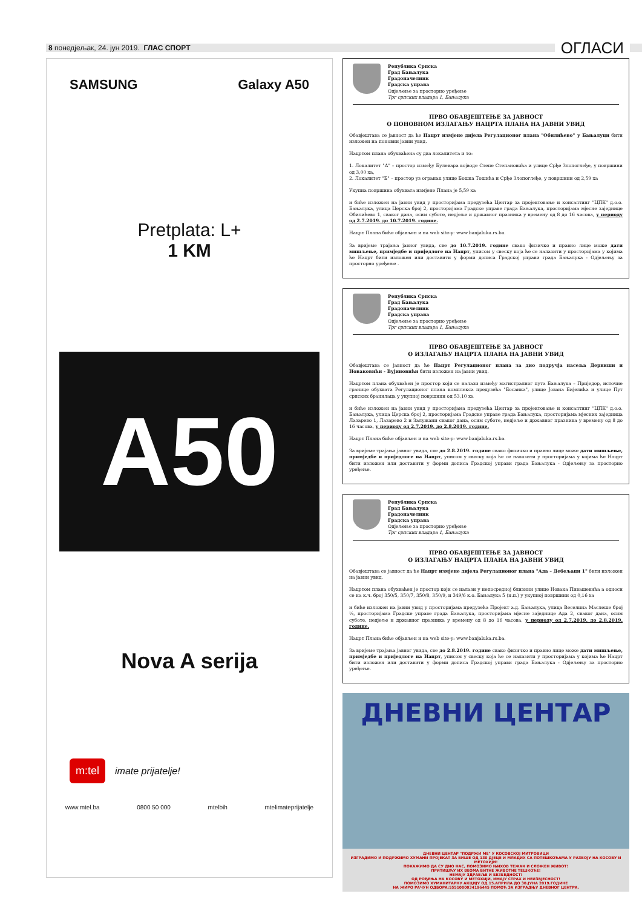8 понедјељак, 24. јун 2019. ГЛАС СПОРТ
ОГЛАСИ
SAMSUNG Galaxy A50
Pretplata: L+
1 KM
A50
Nova A serija
m:tel imate prijatelje!
www.mtel.ba 0800 50 000 mtelbih mtelimateprijatelje
Република Српска
Град Бањалука
Градоначелник
Градска управа
Одјељење за просторно уређење
Трг српских владара 1, Бањалука
ПРВО ОБАВЈЕШТЕЊЕ ЗА ЈАВНОСТ
О ПОНОВНОМ ИЗЛАГАЊУ НАЦРТА ПЛАНА НА ЈАВНИ УВИД
Обавјештава се јавност да ће Нацрт измјене дијела Регулационог плана "Обилићево" у Бањалуци бити изложен на поновни јавни увид.
Нацртом плана обухваћена су два локалитета и то:
1. Локалитет "А" – простор између Булевара војводе Степе Степановића и улице Срђе Злопоглеђе, у површини од 3,00 ха,
2. Локалитет "Б" – простор уз огранак улице Бошка Тошића и Срђе Злопоглеђе, у површини од 2,59 ха
Укупна површина обухвата измјене Плана је 5,59 ха
и биће изложен на јавни увид у просторијама предузећа Центар за пројектовање и консалтинг "ЦПК" д.о.о. Бањалука, улица Церска број 2, просторијама Градске управе града Бањалука, просторијама мјесне заједнице Обилићево 1, сваког дана, осим суботе, недјеље и државног празника у времену од 8 до 16 часова, у периоду од 2.7.2019. до 10.7.2019. године.
Нацрт Плана биће објављен и на web site-у: www.banjaluka.rs.ba.
За вријеме трајања јавног увида, све до 10.7.2019. године свако физичко и правно лице може дати мишљење, примједбе и приједлоге на Нацрт, уписом у свеску која ће се налазити у просторијама у којима ће Нацрт бити изложен или доставити у форми дописа Градској управи града Бањалука - Одјељењу за просторно уређење .
Република Српска
Град Бањалука
Градоначелник
Градска управа
Одјељење за просторно уређење
Трг српских владара 1, Бањалука
ПРВО ОБАВЈЕШТЕЊЕ ЗА ЈАВНОСТ
О ИЗЛАГАЊУ НАЦРТА ПЛАНА НА ЈАВНИ УВИД
Обавјештава се јавност да ће Нацрт Регулационог плана за дио подручја насеља Дервиши и Новаковићи - Вујиновићи бити изложен на јавни увид.
Нацртом плана обухваћен је простор који се налази између магистралног пута Бањалука – Приједор, источне границе обухвата Регулационог плана комплекса предузећа "Босанка", улице Јована Бијелића и улице Пут српских бранилаца у укупној површини од 53,10 ха
и биће изложен на јавни увид у просторијама предузећа Центар за пројектовање и консалтинг "ЦПК" д.о.о. Бањалука, улица Церска број 2, просторијама Градске управе града Бањалука, просторијама мјесних заједница Лазарево 1, Лазарево 2 и Залужани сваког дана, осим суботе, недјеље и државног празника у времену од 8 до 16 часова, у периоду од 2.7.2019. до 2.8.2019. године.
Нацрт Плана биће објављен и на web site-у: www.banjaluka.rs.ba.
За вријеме трајања јавног увида, све до 2.8.2019. године свако физичко и правно лице може дати мишљење, примједбе и приједлоге на Нацрт, уписом у свеску која ће се налазити у просторијама у којима ће Нацрт бити изложен или доставити у форми дописа Градској управи града Бањалука - Одјељењу за просторно уређење.
Република Српска
Град Бањалука
Градоначелник
Градска управа
Одјељење за просторно уређење
Трг српских владара 1, Бањалука
ПРВО ОБАВЈЕШТЕЊЕ ЗА ЈАВНОСТ
О ИЗЛАГАЊУ НАЦРТА ПЛАНА НА ЈАВНИ УВИД
Обавјештава се јавност да ће Нацрт измјене дијела Регулационог плана "Ада – Дебељаци 1" бити изложен на јавни увид.
Нацртом плана обухваћен је простор који се налази у непосредној близини улице Новака Пивашевића а односи се на к.ч. број 350/5, 350/7, 350/8, 350/9, и 349/6 к.о. Бањалука 5 (н.п.) у укупној површини од 0,16 ха
и биће изложен на јавни увид у просторијама предузећа Пројект а.д. Бањалука, улица Веселина Маслеше број ¼, просторијама Градске управе града Бањалука, просторијама мјесне заједнице Ада 2, сваког дана, осим суботе, недјеље и државног празника у времену од 8 до 16 часова, у периоду од 2.7.2019. до 2.8.2019. године.
Нацрт Плана биће објављен и на web site-у: www.banjaluka.rs.ba.
За вријеме трајања јавног увида, све до 2.8.2019. године свако физичко и правно лице може дати мишљење, примједбе и приједлоге на Нацрт, уписом у свеску која ће се налазити у просторијама у којима ће Нацрт бити изложен или доставити у форми дописа Градској управи града Бањалука - Одјељењу за просторно уређење.
ДНЕВНИ ЦЕНТАР
ДНЕВНИ ЦЕНТАР "ПОДРЖИ МЕ" У КОСОВСКОЈ МИТРОВИЦИ
ИЗГРАДИМО И ПОДРЖИМО ХУМАНИ ПРОЈЕКАТ ЗА ВИШЕ ОД 130 ДЈЕЦЕ И МЛАДИХ СА ПОТЕШКОЋАМА У РАЗВОЈУ НА КОСОВУ И МЕТОХИЈИ!
ПОКАЖИМО ДА СУ ДИО НАС, ПОМОЗИМО ЊИХОВ ТЕЖАК И СЛОЖЕН ЖИВОТ!
ПРИТИШЋУ ИХ ВЕОМА БИТНЕ ЖИВОТНЕ ТЕШКОЋЕ!
НЕМАЈУ ЗДРАВЉЕ И БЕЗБЕДНОСТ!
ОД РОЂЕЊА НА КОСОВУ И МЕТОХИЈИ, ИМАЈУ СТРАХ И НЕИЗВЈЕСНОСТ!
ПОМОЗИМО ХУМАНИТАРНУ АКЦИЈУ ОД 15.АПРИЛА ДО 30.ЈУНА 2019.ГОДИНЕ
НА ЖИРО РАЧУН ОДБОРА:5551000034196445 ПОМОЋ ЗА ИЗГРАДЊУ ДНЕВНОГ ЦЕНТРА.